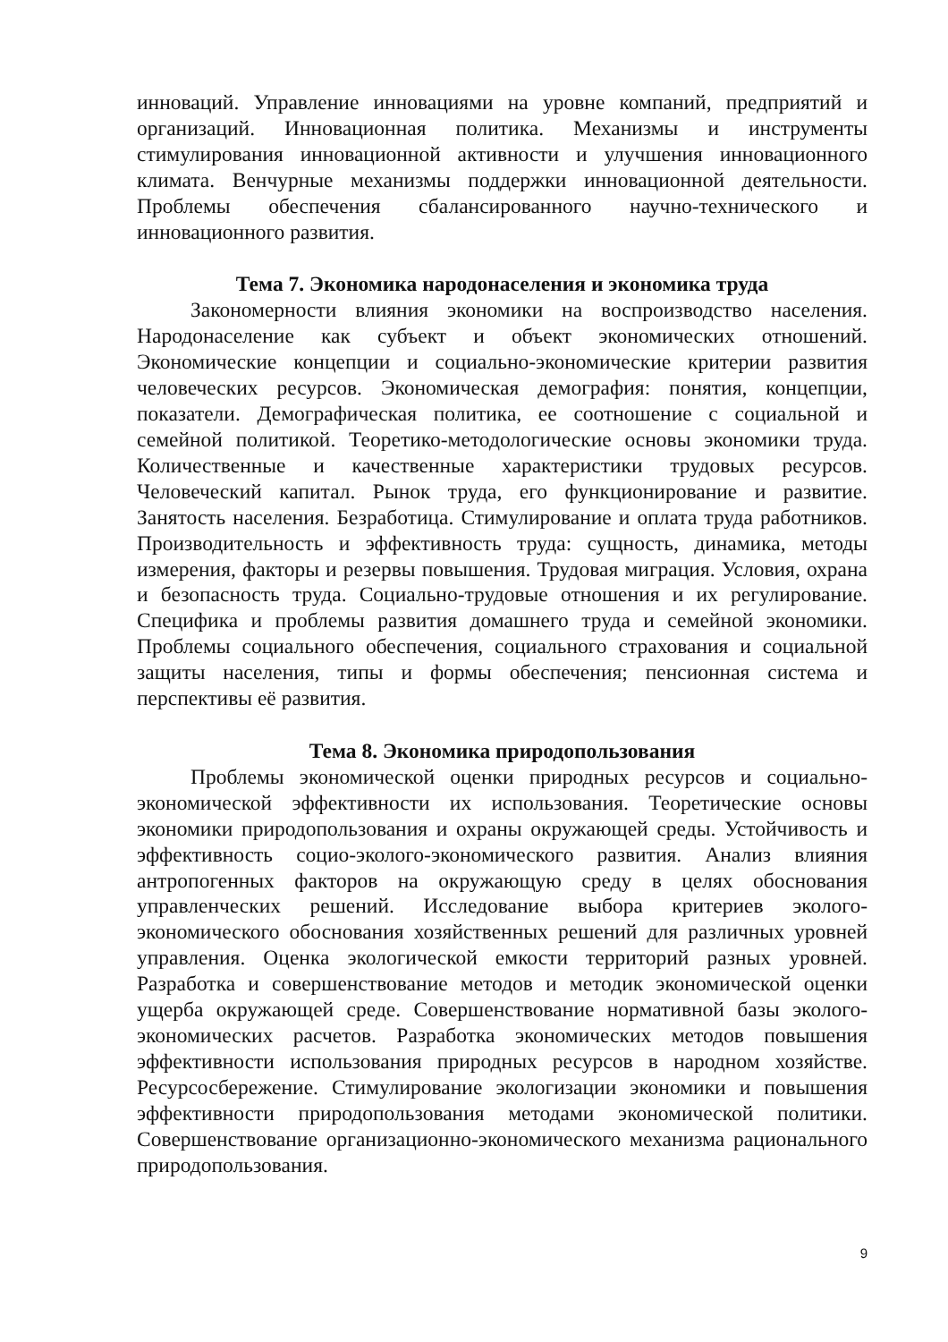инноваций. Управление инновациями на уровне компаний, предприятий и организаций. Инновационная политика. Механизмы и инструменты стимулирования инновационной активности и улучшения инновационного климата. Венчурные механизмы поддержки инновационной деятельности. Проблемы обеспечения сбалансированного научно-технического и инновационного развития.
Тема 7. Экономика народонаселения и экономика труда
Закономерности влияния экономики на воспроизводство населения. Народонаселение как субъект и объект экономических отношений. Экономические концепции и социально-экономические критерии развития человеческих ресурсов. Экономическая демография: понятия, концепции, показатели. Демографическая политика, ее соотношение с социальной и семейной политикой. Теоретико-методологические основы экономики труда. Количественные и качественные характеристики трудовых ресурсов. Человеческий капитал. Рынок труда, его функционирование и развитие. Занятость населения. Безработица. Стимулирование и оплата труда работников. Производительность и эффективность труда: сущность, динамика, методы измерения, факторы и резервы повышения. Трудовая миграция. Условия, охрана и безопасность труда. Социально-трудовые отношения и их регулирование. Специфика и проблемы развития домашнего труда и семейной экономики. Проблемы социального обеспечения, социального страхования и социальной защиты населения, типы и формы обеспечения; пенсионная система и перспективы её развития.
Тема 8. Экономика природопользования
Проблемы экономической оценки природных ресурсов и социально-экономической эффективности их использования. Теоретические основы экономики природопользования и охраны окружающей среды. Устойчивость и эффективность социо-эколого-экономического развития. Анализ влияния антропогенных факторов на окружающую среду в целях обоснования управленческих решений. Исследование выбора критериев эколого-экономического обоснования хозяйственных решений для различных уровней управления. Оценка экологической емкости территорий разных уровней. Разработка и совершенствование методов и методик экономической оценки ущерба окружающей среде. Совершенствование нормативной базы эколого-экономических расчетов. Разработка экономических методов повышения эффективности использования природных ресурсов в народном хозяйстве. Ресурсосбережение. Стимулирование экологизации экономики и повышения эффективности природопользования методами экономической политики. Совершенствование организационно-экономического механизма рационального природопользования.
9